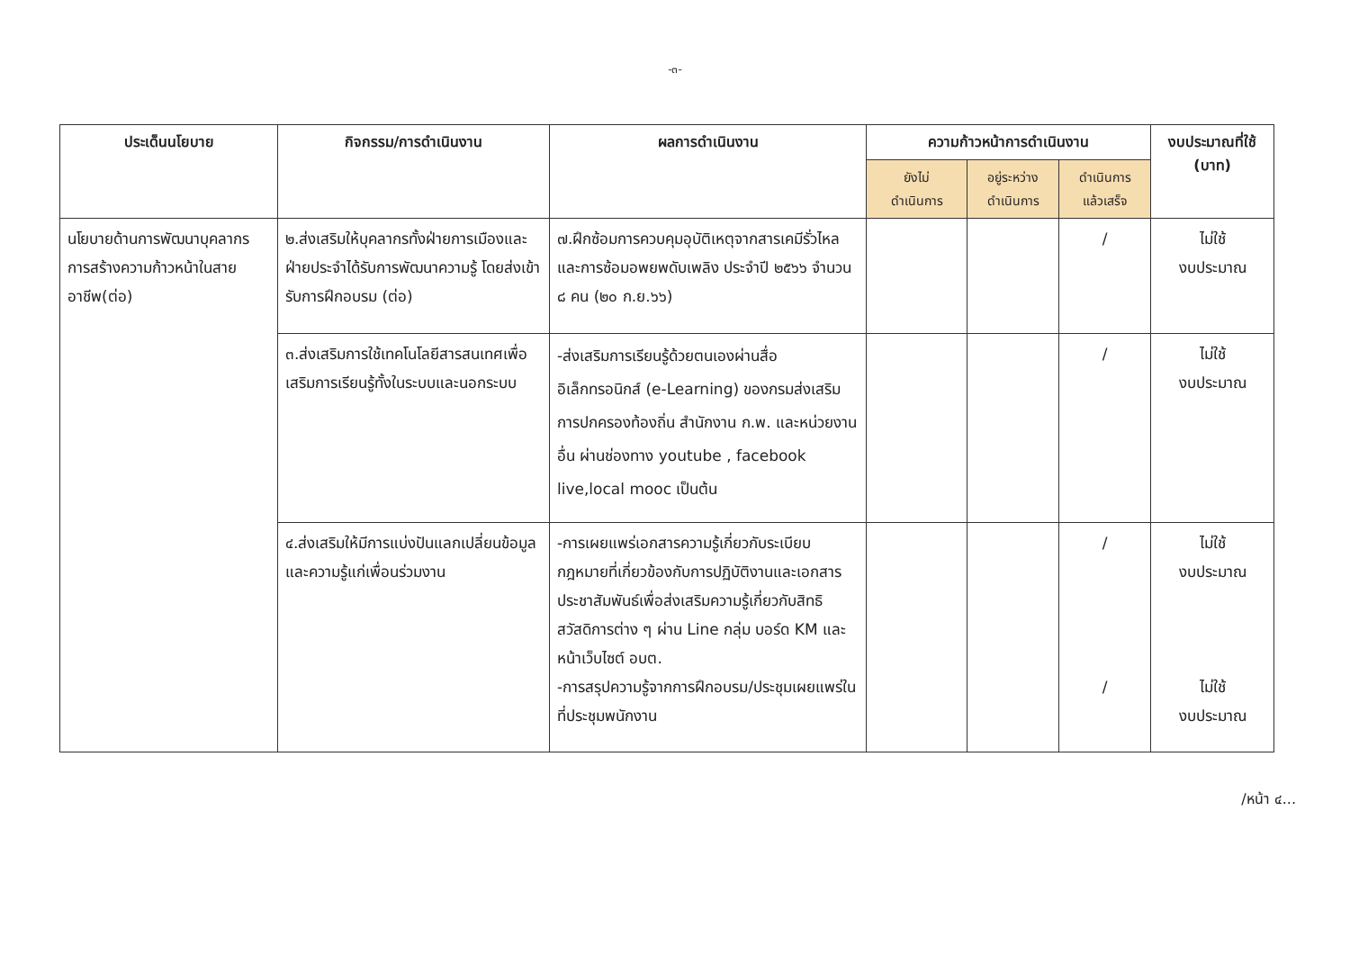-๓-
| ประเด็นนโยบาย | กิจกรรม/การดำเนินงาน | ผลการดำเนินงาน | ความก้าวหน้าการดำเนินงาน | | | งบประมาณที่ใช้ (บาท) |
| --- | --- | --- | --- | --- | --- | --- |
| | | | ยังไม่ ดำเนินการ | อยู่ระหว่าง ดำเนินการ | ดำเนินการ แล้วเสร็จ | |
| นโยบายด้านการพัฒนาบุคลากร การสร้างความก้าวหน้าในสายอาชีพ(ต่อ) | ๒.ส่งเสริมให้บุคลากรทั้งฝ่ายการเมืองและฝ่ายประจำได้รับการพัฒนาความรู้ โดยส่งเข้ารับการฝึกอบรม (ต่อ) | ๗.ฝึกซ้อมการควบคุมอุบัติเหตุจากสารเคมีรั่วไหลและการซ้อมอพยพดับเพลิง ประจำปี ๒๕๖๖ จำนวน ๘ คน (๒๐ ก.ย.๖๖) | | | / | ไม่ใช้ งบประมาณ |
| | ๓.ส่งเสริมการใช้เทคโนโลยีสารสนเทศเพื่อเสริมการเรียนรู้ทั้งในระบบและนอกระบบ | -ส่งเสริมการเรียนรู้ด้วยตนเองผ่านสื่ออิเล็กทรอนิกส์ (e-Learning) ของกรมส่งเสริมการปกครองท้องถิ่น สำนักงาน ก.พ. และหน่วยงานอื่น ผ่านช่องทาง youtube , facebook live,local mooc เป็นต้น | | | / | ไม่ใช้ งบประมาณ |
| | ๔.ส่งเสริมให้มีการแบ่งปันแลกเปลี่ยนข้อมูลและความรู้แก่เพื่อนร่วมงาน | -การเผยแพร่เอกสารความรู้เกี่ยวกับระเบียบกฎหมายที่เกี่ยวข้องกับการปฏิบัติงานและเอกสารประชาสัมพันธ์เพื่อส่งเสริมความรู้เกี่ยวกับสิทธิ สวัสดิการต่าง ๆ ผ่าน Line กลุ่ม บอร์ด KM และหน้าเว็บไซต์ อบต. -การสรุปความรู้จากการฝึกอบรม/ประชุมเผยแพร่ในที่ประชุมพนักงาน | | | / / | ไม่ใช้ งบประมาณ ไม่ใช้ งบประมาณ |
/หน้า ๔...